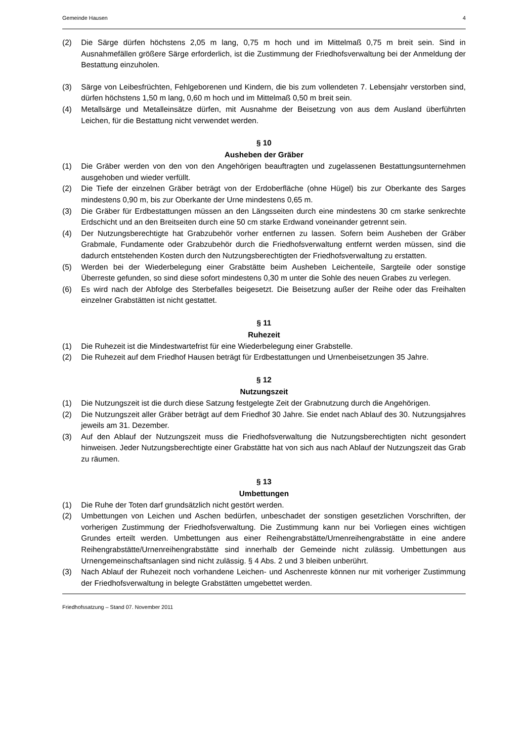Gemeinde Hausen 4
(2) Die Särge dürfen höchstens 2,05 m lang, 0,75 m hoch und im Mittelmaß 0,75 m breit sein. Sind in Ausnahmefällen größere Särge erforderlich, ist die Zustimmung der Friedhofsverwaltung bei der Anmeldung der Bestattung einzuholen.
(3) Särge von Leibesfrüchten, Fehlgeborenen und Kindern, die bis zum vollendeten 7. Lebensjahr verstorben sind, dürfen höchstens 1,50 m lang, 0,60 m hoch und im Mittelmaß 0,50 m breit sein.
(4) Metallsärge und Metalleinsätze dürfen, mit Ausnahme der Beisetzung von aus dem Ausland überführten Leichen, für die Bestattung nicht verwendet werden.
§ 10
Ausheben der Gräber
(1) Die Gräber werden von den von den Angehörigen beauftragten und zugelassenen Bestattungsunternehmen ausgehoben und wieder verfüllt.
(2) Die Tiefe der einzelnen Gräber beträgt von der Erdoberfläche (ohne Hügel) bis zur Oberkante des Sarges mindestens 0,90 m, bis zur Oberkante der Urne mindestens 0,65 m.
(3) Die Gräber für Erdbestattungen müssen an den Längsseiten durch eine mindestens 30 cm starke senkrechte Erdschicht und an den Breitseiten durch eine 50 cm starke Erdwand voneinander getrennt sein.
(4) Der Nutzungsberechtigte hat Grabzubehör vorher entfernen zu lassen. Sofern beim Ausheben der Gräber Grabmale, Fundamente oder Grabzubehör durch die Friedhofsverwaltung entfernt werden müssen, sind die dadurch entstehenden Kosten durch den Nutzungsberechtigten der Friedhofsverwaltung zu erstatten.
(5) Werden bei der Wiederbelegung einer Grabstätte beim Ausheben Leichenteile, Sargteile oder sonstige Überreste gefunden, so sind diese sofort mindestens 0,30 m unter die Sohle des neuen Grabes zu verlegen.
(6) Es wird nach der Abfolge des Sterbefalles beigesetzt. Die Beisetzung außer der Reihe oder das Freihalten einzelner Grabstätten ist nicht gestattet.
§ 11
Ruhezeit
(1) Die Ruhezeit ist die Mindestwartefrist für eine Wiederbelegung einer Grabstelle.
(2) Die Ruhezeit auf dem Friedhof Hausen beträgt für Erdbestattungen und Urnenbeisetzungen 35 Jahre.
§ 12
Nutzungszeit
(1) Die Nutzungszeit ist die durch diese Satzung festgelegte Zeit der Grabnutzung durch die Angehörigen.
(2) Die Nutzungszeit aller Gräber beträgt auf dem Friedhof 30 Jahre. Sie endet nach Ablauf des 30. Nutzungsjahres jeweils am 31. Dezember.
(3) Auf den Ablauf der Nutzungszeit muss die Friedhofsverwaltung die Nutzungsberechtigten nicht gesondert hinweisen. Jeder Nutzungsberechtigte einer Grabstätte hat von sich aus nach Ablauf der Nutzungszeit das Grab zu räumen.
§ 13
Umbettungen
(1) Die Ruhe der Toten darf grundsätzlich nicht gestört werden.
(2) Umbettungen von Leichen und Aschen bedürfen, unbeschadet der sonstigen gesetzlichen Vorschriften, der vorherigen Zustimmung der Friedhofsverwaltung. Die Zustimmung kann nur bei Vorliegen eines wichtigen Grundes erteilt werden. Umbettungen aus einer Reihengrabstätte/Urnenreihengrabstätte in eine andere Reihengrabstätte/Urnenreihengrabstätte sind innerhalb der Gemeinde nicht zulässig. Umbettungen aus Urnengemeinschaftsanlagen sind nicht zulässig. § 4 Abs. 2 und 3 bleiben unberührt.
(3) Nach Ablauf der Ruhezeit noch vorhandene Leichen- und Aschenreste können nur mit vorheriger Zustimmung der Friedhofsverwaltung in belegte Grabstätten umgebettet werden.
Friedhofssatzung – Stand 07. November 2011